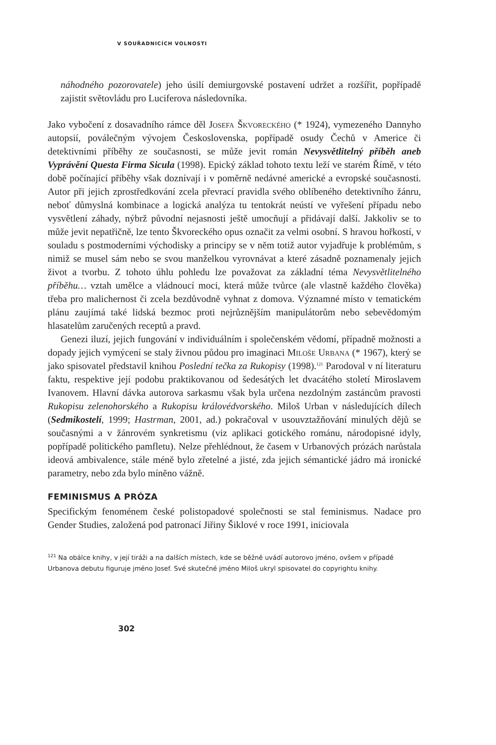V SOUŘADNICÍCH VOLNOSTI
náhodného pozorovatele) jeho úsilí demiurgovské postavení udržet a rozšířit, popřípadě zajistit světovládu pro Luciferova následovníka.
Jako vybočení z dosavadního rámce děl Josefa Škvoreckého (* 1924), vymezeného Dannyho autopsií, poválečným vývojem Československa, popřípadě osudy Čechů v Americe či detektivními příběhy ze současnosti, se může jevit román Nevysvětlitelný příběh aneb Vyprávění Questa Firma Sicula (1998). Epický základ tohoto textu leží ve starém Římě, v této době počínající příběhy však doznívají i v poměrně nedávné americké a evropské současnosti. Autor při jejich zprostředkování zcela převrací pravidla svého oblíbeného detektivního žánru, neboť důmyslná kombinace a logická analýza tu tentokrát neústí ve vyřešení případu nebo vysvětlení záhady, nýbrž původní nejasnosti ještě umocňují a přidávají další. Jakkoliv se to může jevit nepatřičně, lze tento Škvoreckého opus označit za velmi osobní. S hravou hořkostí, v souladu s postmoderními východisky a principy se v něm totiž autor vyjadřuje k problémům, s nimiž se musel sám nebo se svou manželkou vyrovnávat a které zásadně poznamenaly jejich život a tvorbu. Z tohoto úhlu pohledu lze považovat za základní téma Nevysvětlitelného příběhu… vztah umělce a vládnoucí moci, která může tvůrce (ale vlastně každého člověka) třeba pro malichernost či zcela bezdůvodně vyhnat z domova. Významné místo v tematickém plánu zaujímá také lidská bezmoc proti nejrůznějším manipulátorům nebo sebevědomým hlasatelům zaručených receptů a pravd.
Genezi iluzí, jejich fungování v individuálním i společenském vědomí, případně možnosti a dopady jejich vymýcení se staly živnou půdou pro imaginaci Miloše Urbana (* 1967), který se jako spisovatel představil knihou Poslední tečka za Rukopisy (1998).<sup>121</sup> Parodoval v ní literaturu faktu, respektive její podobu praktikovanou od šedesátých let dvacátého století Miroslavem Ivanovem. Hlavní dávka autorova sarkasmu však byla určena nezdolným zastáncům pravosti Rukopisu zelenohorského a Rukopisu královédvorského. Miloš Urban v následujících dílech (Sedmikostelí, 1999; Hastrman, 2001, ad.) pokračoval v usouvztažňování minulých dějů se současnými a v žánrovém synkretismu (viz aplikaci gotického románu, národopisné idyly, popřípadě politického pamfletu). Nelze přehlédnout, že časem v Urbanových prózách narůstala ideová ambivalence, stále méně bylo zřetelné a jisté, zda jejich sémantické jádro má ironické parametry, nebo zda bylo míněno vážně.
FEMINISMUS A PRÓZA
Specifickým fenoménem české polistopadové společnosti se stal feminismus. Nadace pro Gender Studies, založená pod patronací Jiřiny Šiklové v roce 1991, iniciovala
<sup>121</sup> Na obálce knihy, v její tiráži a na dalších místech, kde se běžně uvádí autorovo jméno, ovšem v případě Urbanova debutu figuruje jméno Josef. Své skutečné jméno Miloš ukryl spisovatel do copyrightu knihy.
302